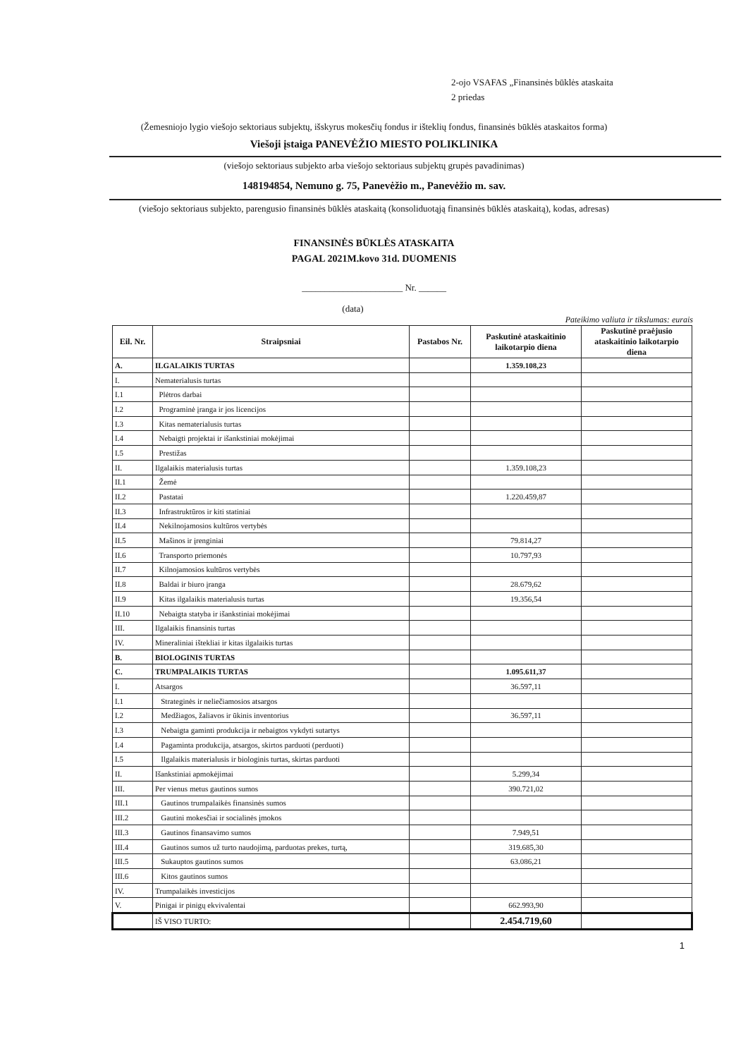2-ojo VSAFAS „Finansinės būklės ataskaita
2 priedas
(Žemesniojo lygio viešojo sektoriaus subjektų, išskyrus mokesčių fondus ir išteklių fondus, finansinės būklės ataskaitos forma)
Viešoji įstaiga PANEVĖŽIO MIESTO POLIKLINIKA
(viešojo sektoriaus subjekto arba viešojo sektoriaus subjektų grupės pavadinimas)
148194854, Nemuno g. 75, Panevėžio m., Panevėžio m. sav.
(viešojo sektoriaus subjekto, parengusio finansinės būklės ataskaitą (konsoliduotąją finansinės būklės ataskaitą), kodas, adresas)
FINANSINĖS BŪKLĖS ATASKAITA
PAGAL 2021M.kovo 31d. DUOMENIS
______________________ Nr. ______
(data)
Pateikimo valiuta ir tikslumas: eurais
| Eil. Nr. | Straipsniai | Pastabos Nr. | Paskutinė ataskaitinio laikotarpio diena | Paskutinė praėjusio ataskaitinio laikotarpio diena |
| --- | --- | --- | --- | --- |
| A. | ILGALAIKIS TURTAS | | 1.359.108,23 | |
| I. | Nematerialusis turtas | | | |
| I.1 | Plėtros darbai | | | |
| I.2 | Programinė įranga ir jos licencijos | | | |
| I.3 | Kitas nematerialusis turtas | | | |
| I.4 | Nebaigti projektai ir išankstiniai mokėjimai | | | |
| I.5 | Prestižas | | | |
| II. | Ilgalaikis materialusis turtas | | 1.359.108,23 | |
| II.1 | Žemė | | | |
| II.2 | Pastatai | | 1.220.459,87 | |
| II.3 | Infrastruktūros ir kiti statiniai | | | |
| II.4 | Nekilnojamosios kultūros vertybės | | | |
| II.5 | Mašinos ir įrenginiai | | 79.814,27 | |
| II.6 | Transporto priemonės | | 10.797,93 | |
| II.7 | Kilnojamosios kultūros vertybės | | | |
| II.8 | Baldai ir biuro įranga | | 28.679,62 | |
| II.9 | Kitas ilgalaikis materialusis turtas | | 19.356,54 | |
| II.10 | Nebaigta statyba ir išankstiniai mokėjimai | | | |
| III. | Ilgalaikis finansinis turtas | | | |
| IV. | Mineraliniai ištekliai ir kitas ilgalaikis turtas | | | |
| B. | BIOLOGINIS TURTAS | | | |
| C. | TRUMPALAIKIS TURTAS | | 1.095.611,37 | |
| I. | Atsargos | | 36.597,11 | |
| I.1 | Strateginės ir neliečiamosios atsargos | | | |
| I.2 | Medžiagos, žaliavos ir ūkinis inventorius | | 36.597,11 | |
| I.3 | Nebaigta gaminti produkcija ir nebaigtos vykdyti sutartys | | | |
| I.4 | Pagaminta produkcija, atsargos, skirtos parduoti (perduoti) | | | |
| I.5 | Ilgalaikis materialusis ir biologinis turtas, skirtas parduoti | | | |
| II. | Išankstiniai apmokėjimai | | 5.299,34 | |
| III. | Per vienus metus gautinos sumos | | 390.721,02 | |
| III.1 | Gautinos trumpalaikės finansinės sumos | | | |
| III.2 | Gautini mokesčiai ir socialinės įmokos | | | |
| III.3 | Gautinos finansavimo sumos | | 7.949,51 | |
| III.4 | Gautinos sumos už turto naudojimą, parduotas prekes, turtą, | | 319.685,30 | |
| III.5 | Sukauptos gautinos sumos | | 63.086,21 | |
| III.6 | Kitos gautinos sumos | | | |
| IV. | Trumpalaikės investicijos | | | |
| V. | Pinigai ir pinigų ekvivalentai | | 662.993,90 | |
| | IŠ VISO TURTO: | | 2.454.719,60 | |
1